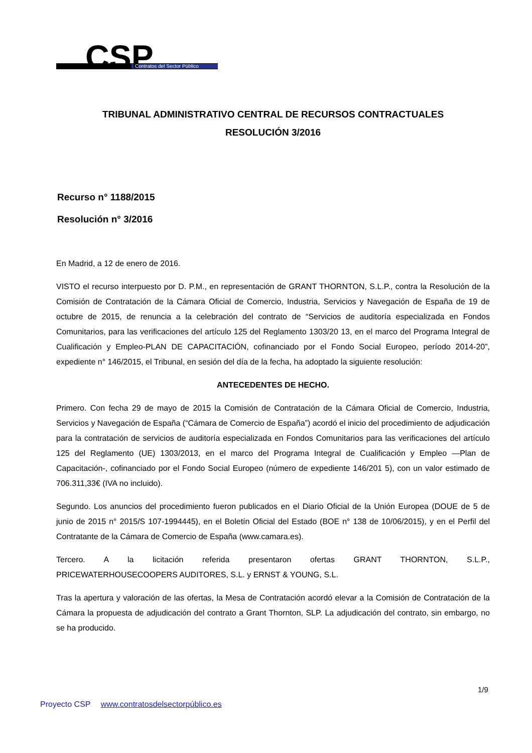CSP
Contratos del Sector Público
TRIBUNAL ADMINISTRATIVO CENTRAL DE RECURSOS CONTRACTUALES
RESOLUCIÓN 3/2016
Recurso n° 1188/2015
Resolución n° 3/2016
En Madrid, a 12 de enero de 2016.
VISTO el recurso interpuesto por D. P.M., en representación de GRANT THORNTON, S.L.P., contra la Resolución de la Comisión de Contratación de la Cámara Oficial de Comercio, Industria, Servicios y Navegación de España de 19 de octubre de 2015, de renuncia a la celebración del contrato de “Servicios de auditoría especializada en Fondos Comunitarios, para las verificaciones del artículo 125 del Reglamento 1303/20 13, en el marco del Programa Integral de Cualificación y Empleo-PLAN DE CAPACITACIÓN, cofinanciado por el Fondo Social Europeo, período 2014-20”, expediente n° 146/2015, el Tribunal, en sesión del día de la fecha, ha adoptado la siguiente resolución:
ANTECEDENTES DE HECHO.
Primero. Con fecha 29 de mayo de 2015 la Comisión de Contratación de la Cámara Oficial de Comercio, Industria, Servicios y Navegación de España (“Cámara de Comercio de España”) acordó el inicio del procedimiento de adjudicación para la contratación de servicios de auditoría especializada en Fondos Comunitarios para las verificaciones del artículo 125 del Reglamento (UE) 1303/2013, en el marco del Programa Integral de Cualificación y Empleo —Plan de Capacitación-, cofinanciado por el Fondo Social Europeo (número de expediente 146/201 5), con un valor estimado de 706.311,33€ (IVA no incluido).
Segundo. Los anuncios del procedimiento fueron publicados en el Diario Oficial de la Unión Europea (DOUE de 5 de junio de 2015 n° 2015/S 107-1994445), en el Boletín Oficial del Estado (BOE n° 138 de 10/06/2015), y en el Perfil del Contratante de la Cámara de Comercio de España (www.camara.es).
Tercero. A la licitación referida presentaron ofertas GRANT THORNTON, S.L.P.,
PRICEWATERHOUSECOOPERS AUDITORES, S.L. y ERNST & YOUNG, S.L.
Tras la apertura y valoración de las ofertas, la Mesa de Contratación acordó elevar a la Comisión de Contratación de la Cámara la propuesta de adjudicación del contrato a Grant Thornton, SLP. La adjudicación del contrato, sin embargo, no se ha producido.
1/9
Proyecto CSP www.contratosdelsectorpúblico.es